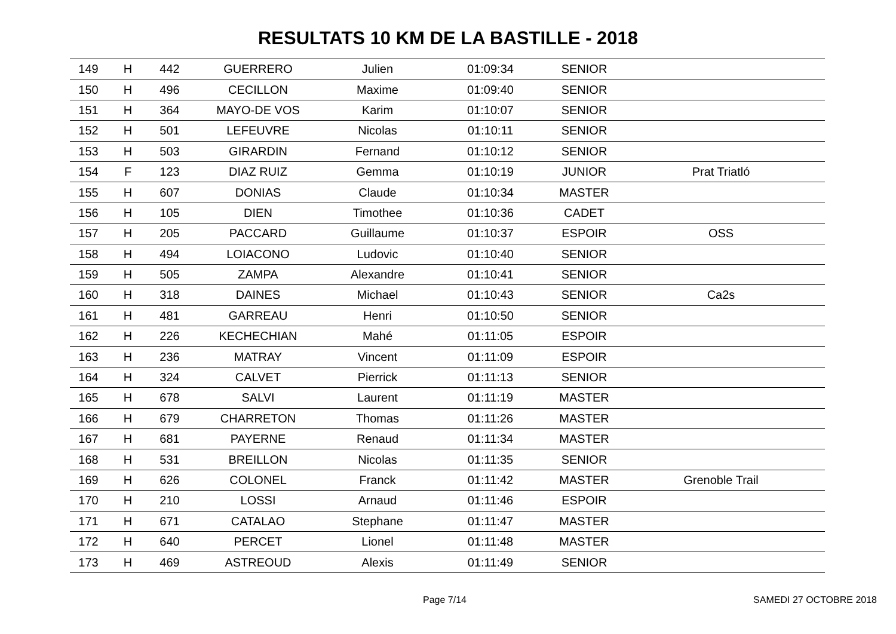RESULTATS 10 KM DE LA BASTILLE - 2018
| 149 | H | 442 | GUERRERO | Julien | 01:09:34 | SENIOR | |
| 150 | H | 496 | CECILLON | Maxime | 01:09:40 | SENIOR | |
| 151 | H | 364 | MAYO-DE VOS | Karim | 01:10:07 | SENIOR | |
| 152 | H | 501 | LEFEUVRE | Nicolas | 01:10:11 | SENIOR | |
| 153 | H | 503 | GIRARDIN | Fernand | 01:10:12 | SENIOR | |
| 154 | F | 123 | DIAZ RUIZ | Gemma | 01:10:19 | JUNIOR | Prat Triatló |
| 155 | H | 607 | DONIAS | Claude | 01:10:34 | MASTER | |
| 156 | H | 105 | DIEN | Timothee | 01:10:36 | CADET | |
| 157 | H | 205 | PACCARD | Guillaume | 01:10:37 | ESPOIR | OSS |
| 158 | H | 494 | LOIACONO | Ludovic | 01:10:40 | SENIOR | |
| 159 | H | 505 | ZAMPA | Alexandre | 01:10:41 | SENIOR | |
| 160 | H | 318 | DAINES | Michael | 01:10:43 | SENIOR | Ca2s |
| 161 | H | 481 | GARREAU | Henri | 01:10:50 | SENIOR | |
| 162 | H | 226 | KECHECHIAN | Mahé | 01:11:05 | ESPOIR | |
| 163 | H | 236 | MATRAY | Vincent | 01:11:09 | ESPOIR | |
| 164 | H | 324 | CALVET | Pierrick | 01:11:13 | SENIOR | |
| 165 | H | 678 | SALVI | Laurent | 01:11:19 | MASTER | |
| 166 | H | 679 | CHARRETON | Thomas | 01:11:26 | MASTER | |
| 167 | H | 681 | PAYERNE | Renaud | 01:11:34 | MASTER | |
| 168 | H | 531 | BREILLON | Nicolas | 01:11:35 | SENIOR | |
| 169 | H | 626 | COLONEL | Franck | 01:11:42 | MASTER | Grenoble Trail |
| 170 | H | 210 | LOSSI | Arnaud | 01:11:46 | ESPOIR | |
| 171 | H | 671 | CATALAO | Stephane | 01:11:47 | MASTER | |
| 172 | H | 640 | PERCET | Lionel | 01:11:48 | MASTER | |
| 173 | H | 469 | ASTREOUD | Alexis | 01:11:49 | SENIOR | |
Page 7/14 SAMEDI 27 OCTOBRE 2018